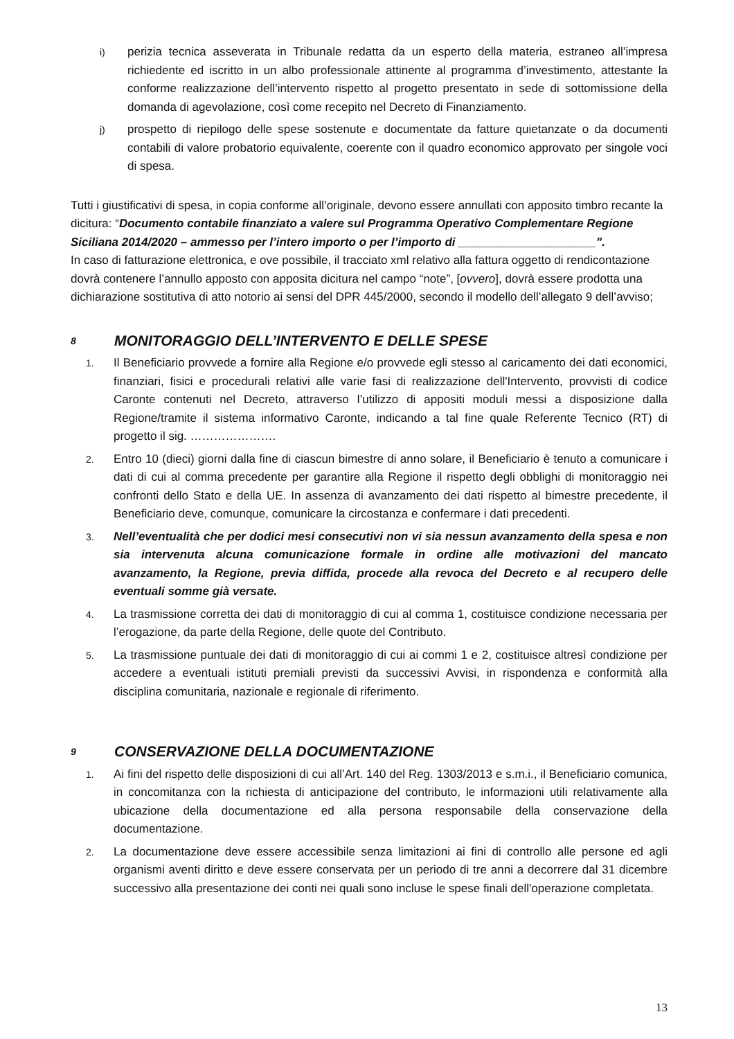i)
perizia tecnica asseverata in Tribunale redatta da un esperto della materia, estraneo all’impresa richiedente ed iscritto in un albo professionale attinente al programma d’investimento, attestante la conforme realizzazione dell’intervento rispetto al progetto presentato in sede di sottomissione della domanda di agevolazione, così come recepito nel Decreto di Finanziamento.
j)
prospetto di riepilogo delle spese sostenute e documentate da fatture quietanzate o da documenti contabili di valore probatorio equivalente, coerente con il quadro economico approvato per singole voci di spesa.
Tutti i giustificativi di spesa, in copia conforme all’originale, devono essere annullati con apposito timbro recante la dicitura: “Documento contabile finanziato a valere sul Programma Operativo Complementare Regione Siciliana 2014/2020 – ammesso per l’intero importo o per l’importo di _____________________”.
In caso di fatturazione elettronica, e ove possibile, il tracciato xml relativo alla fattura oggetto di rendicontazione dovrà contenere l’annullo apposto con apposita dicitura nel campo “note”, [ovvero], dovrà essere prodotta una dichiarazione sostitutiva di atto notorio ai sensi del DPR 445/2000, secondo il modello dell’allegato 9 dell’avviso;
8 MONITORAGGIO DELL’INTERVENTO E DELLE SPESE
1.
Il Beneficiario provvede a fornire alla Regione e/o provvede egli stesso al caricamento dei dati economici, finanziari, fisici e procedurali relativi alle varie fasi di realizzazione dell'Intervento, provvisti di codice Caronte contenuti nel Decreto, attraverso l’utilizzo di appositi moduli messi a disposizione dalla Regione/tramite il sistema informativo Caronte, indicando a tal fine quale Referente Tecnico (RT) di progetto il sig. ………………….
2.
Entro 10 (dieci) giorni dalla fine di ciascun bimestre di anno solare, il Beneficiario è tenuto a comunicare i dati di cui al comma precedente per garantire alla Regione il rispetto degli obblighi di monitoraggio nei confronti dello Stato e della UE. In assenza di avanzamento dei dati rispetto al bimestre precedente, il Beneficiario deve, comunque, comunicare la circostanza e confermare i dati precedenti.
3.
Nell’eventualità che per dodici mesi consecutivi non vi sia nessun avanzamento della spesa e non sia intervenuta alcuna comunicazione formale in ordine alle motivazioni del mancato avanzamento, la Regione, previa diffida, procede alla revoca del Decreto e al recupero delle eventuali somme già versate.
4.
La trasmissione corretta dei dati di monitoraggio di cui al comma 1, costituisce condizione necessaria per l’erogazione, da parte della Regione, delle quote del Contributo.
5.
La trasmissione puntuale dei dati di monitoraggio di cui ai commi 1 e 2, costituisce altresì condizione per accedere a eventuali istituti premiali previsti da successivi Avvisi, in rispondenza e conformità alla disciplina comunitaria, nazionale e regionale di riferimento.
9 CONSERVAZIONE DELLA DOCUMENTAZIONE
1.
Ai fini del rispetto delle disposizioni di cui all’Art. 140 del Reg. 1303/2013 e s.m.i., il Beneficiario comunica, in concomitanza con la richiesta di anticipazione del contributo, le informazioni utili relativamente alla ubicazione della documentazione ed alla persona responsabile della conservazione della documentazione.
2.
La documentazione deve essere accessibile senza limitazioni ai fini di controllo alle persone ed agli organismi aventi diritto e deve essere conservata per un periodo di tre anni a decorrere dal 31 dicembre successivo alla presentazione dei conti nei quali sono incluse le spese finali dell'operazione completata.
13